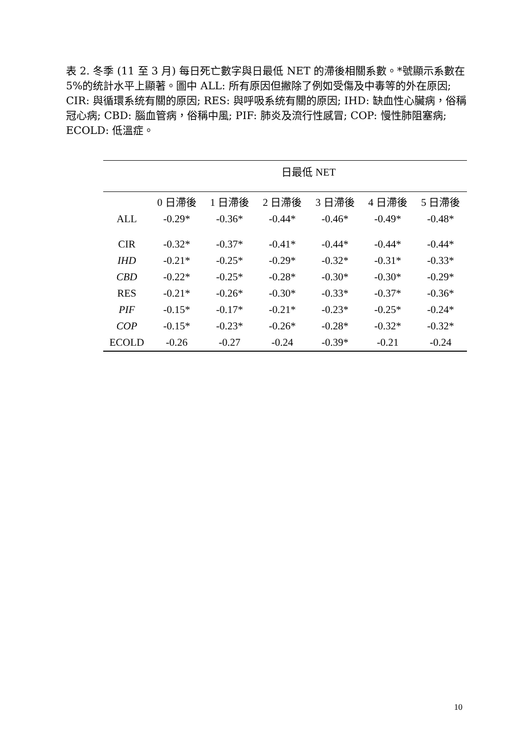表 2. 冬季 (11 至 3 月) 每日死亡數字與日最低 NET 的滯後相關系數。*號顯示系數在 5%的统計水平上顯著。圖中 ALL: 所有原因但撇除了例如受傷及中毒等的外在原因; CIR: 與循環系统有關的原因; RES: 與呼吸系统有關的原因; IHD: 缺血性心臟病，俗稱冠心病; CBD: 腦血管病，俗稱中風; PIF: 肺炎及流行性感冒; COP: 慢性肺阻塞病; ECOLD: 低溫症。
| | 日最低 NET | | | | | |
| --- | --- | --- | --- | --- | --- | --- |
| | 0 日滯後 | 1 日滯後 | 2 日滯後 | 3 日滯後 | 4 日滯後 | 5 日滯後 |
| ALL | -0.29* | -0.36* | -0.44* | -0.46* | -0.49* | -0.48* |
| CIR | -0.32* | -0.37* | -0.41* | -0.44* | -0.44* | -0.44* |
| IHD | -0.21* | -0.25* | -0.29* | -0.32* | -0.31* | -0.33* |
| CBD | -0.22* | -0.25* | -0.28* | -0.30* | -0.30* | -0.29* |
| RES | -0.21* | -0.26* | -0.30* | -0.33* | -0.37* | -0.36* |
| PIF | -0.15* | -0.17* | -0.21* | -0.23* | -0.25* | -0.24* |
| COP | -0.15* | -0.23* | -0.26* | -0.28* | -0.32* | -0.32* |
| ECOLD | -0.26 | -0.27 | -0.24 | -0.39* | -0.21 | -0.24 |
10